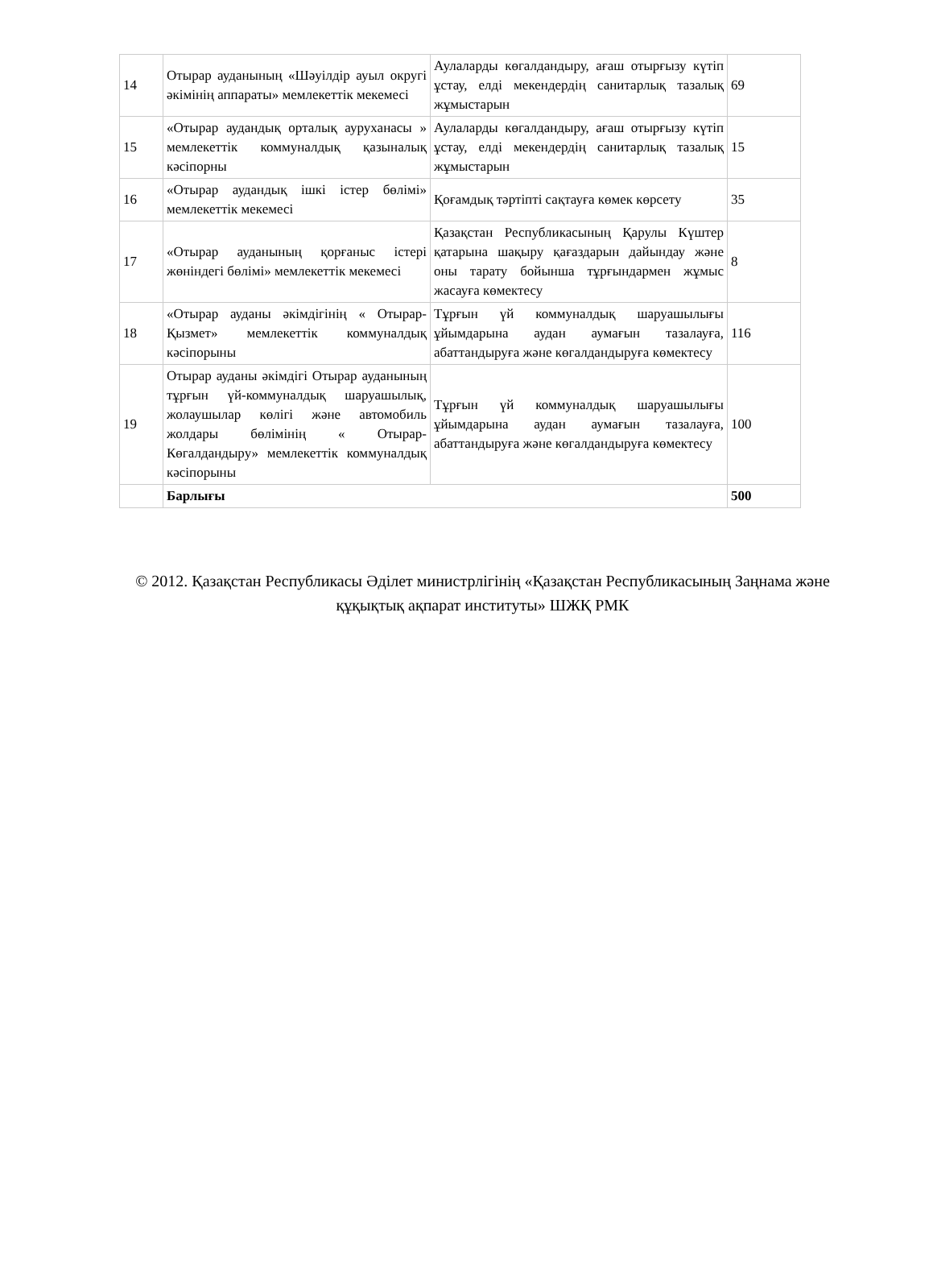| 14 | Отырар ауданының «Шәуілдір ауыл округі әкімінің аппараты» мемлекеттік мекемесі | Аулаларды көгалдандыру, ағаш отырғызу күтіп ұстау, елді мекендердің санитарлық тазалық жұмыстарын | 69 |
| 15 | «Отырар аудандық орталық ауруханасы » мемлекеттік коммуналдық қазыналық кәсіпорны | Аулаларды көгалдандыру, ағаш отырғызу күтіп ұстау, елді мекендердің санитарлық тазалық жұмыстарын | 15 |
| 16 | «Отырар аудандық ішкі істер бөлімі» мемлекеттік мекемесі | Қоғамдық тәртіпті сақтауға көмек көрсету | 35 |
| 17 | «Отырар ауданының қорғаныс істері жөніндегі бөлімі» мемлекеттік мекемесі | Қазақстан Республикасының Қарулы Күштер қатарына шақыру қағаздарын дайындау және оны тарату бойынша тұрғындармен жұмыс жасауға көмектесу | 8 |
| 18 | «Отырар ауданы әкімдігінің « Отырар-Қызмет» мемлекеттік коммуналдық кәсіпорыны | Тұрғын үй коммуналдық шаруашылығы ұйымдарына аудан аумағын тазалауға, абаттандыруға және көгалдандыруға көмектесу | 116 |
| 19 | Отырар ауданы әкімдігі Отырар ауданының тұрғын үй-коммуналдық шаруашылық, жолаушылар көлігі және автомобиль жолдары бөлімінің « Отырар-Көгалдандыру» мемлекеттік коммуналдық кәсіпорыны | Тұрғын үй коммуналдық шаруашылығы ұйымдарына аудан аумағын тазалауға, абаттандыруға және көгалдандыруға көмектесу | 100 |
| | Барлығы | | 500 |
© 2012. Қазақстан Республикасы Әділет министрлігінің «Қазақстан Республикасының Заңнама және құқықтық ақпарат институты» ШЖҚ РМК